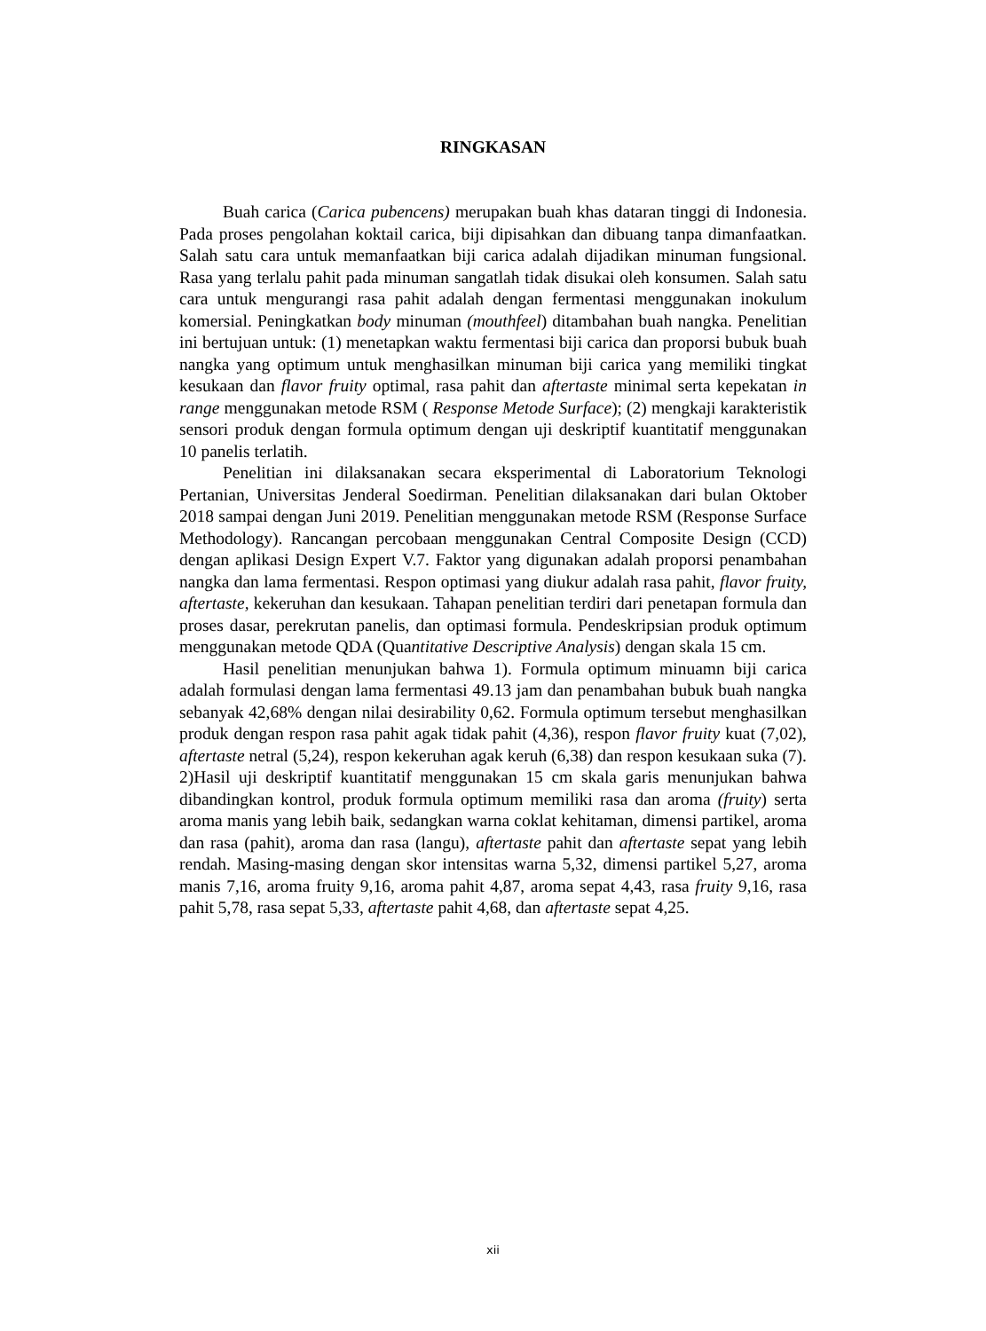RINGKASAN
Buah carica (Carica pubencens) merupakan buah khas dataran tinggi di Indonesia. Pada proses pengolahan koktail carica, biji dipisahkan dan dibuang tanpa dimanfaatkan. Salah satu cara untuk memanfaatkan biji carica adalah dijadikan minuman fungsional. Rasa yang terlalu pahit pada minuman sangatlah tidak disukai oleh konsumen. Salah satu cara untuk mengurangi rasa pahit adalah dengan fermentasi menggunakan inokulum komersial. Peningkatkan body minuman (mouthfeel) ditambahan buah nangka. Penelitian ini bertujuan untuk: (1) menetapkan waktu fermentasi biji carica dan proporsi bubuk buah nangka yang optimum untuk menghasilkan minuman biji carica yang memiliki tingkat kesukaan dan flavor fruity optimal, rasa pahit dan aftertaste minimal serta kepekatan in range menggunakan metode RSM ( Response Metode Surface); (2) mengkaji karakteristik sensori produk dengan formula optimum dengan uji deskriptif kuantitatif menggunakan 10 panelis terlatih.
Penelitian ini dilaksanakan secara eksperimental di Laboratorium Teknologi Pertanian, Universitas Jenderal Soedirman. Penelitian dilaksanakan dari bulan Oktober 2018 sampai dengan Juni 2019. Penelitian menggunakan metode RSM (Response Surface Methodology). Rancangan percobaan menggunakan Central Composite Design (CCD) dengan aplikasi Design Expert V.7. Faktor yang digunakan adalah proporsi penambahan nangka dan lama fermentasi. Respon optimasi yang diukur adalah rasa pahit, flavor fruity, aftertaste, kekeruhan dan kesukaan. Tahapan penelitian terdiri dari penetapan formula dan proses dasar, perekrutan panelis, dan optimasi formula. Pendeskripsian produk optimum menggunakan metode QDA (Quantitative Descriptive Analysis) dengan skala 15 cm.
Hasil penelitian menunjukan bahwa 1). Formula optimum minuamn biji carica adalah formulasi dengan lama fermentasi 49.13 jam dan penambahan bubuk buah nangka sebanyak 42,68% dengan nilai desirability 0,62. Formula optimum tersebut menghasilkan produk dengan respon rasa pahit agak tidak pahit (4,36), respon flavor fruity kuat (7,02), aftertaste netral (5,24), respon kekeruhan agak keruh (6,38) dan respon kesukaan suka (7). 2)Hasil uji deskriptif kuantitatif menggunakan 15 cm skala garis menunjukan bahwa dibandingkan kontrol, produk formula optimum memiliki rasa dan aroma (fruity) serta aroma manis yang lebih baik, sedangkan warna coklat kehitaman, dimensi partikel, aroma dan rasa (pahit), aroma dan rasa (langu), aftertaste pahit dan aftertaste sepat yang lebih rendah. Masing-masing dengan skor intensitas warna 5,32, dimensi partikel 5,27, aroma manis 7,16, aroma fruity 9,16, aroma pahit 4,87, aroma sepat 4,43, rasa fruity 9,16, rasa pahit 5,78, rasa sepat 5,33, aftertaste pahit 4,68, dan aftertaste sepat 4,25.
xii